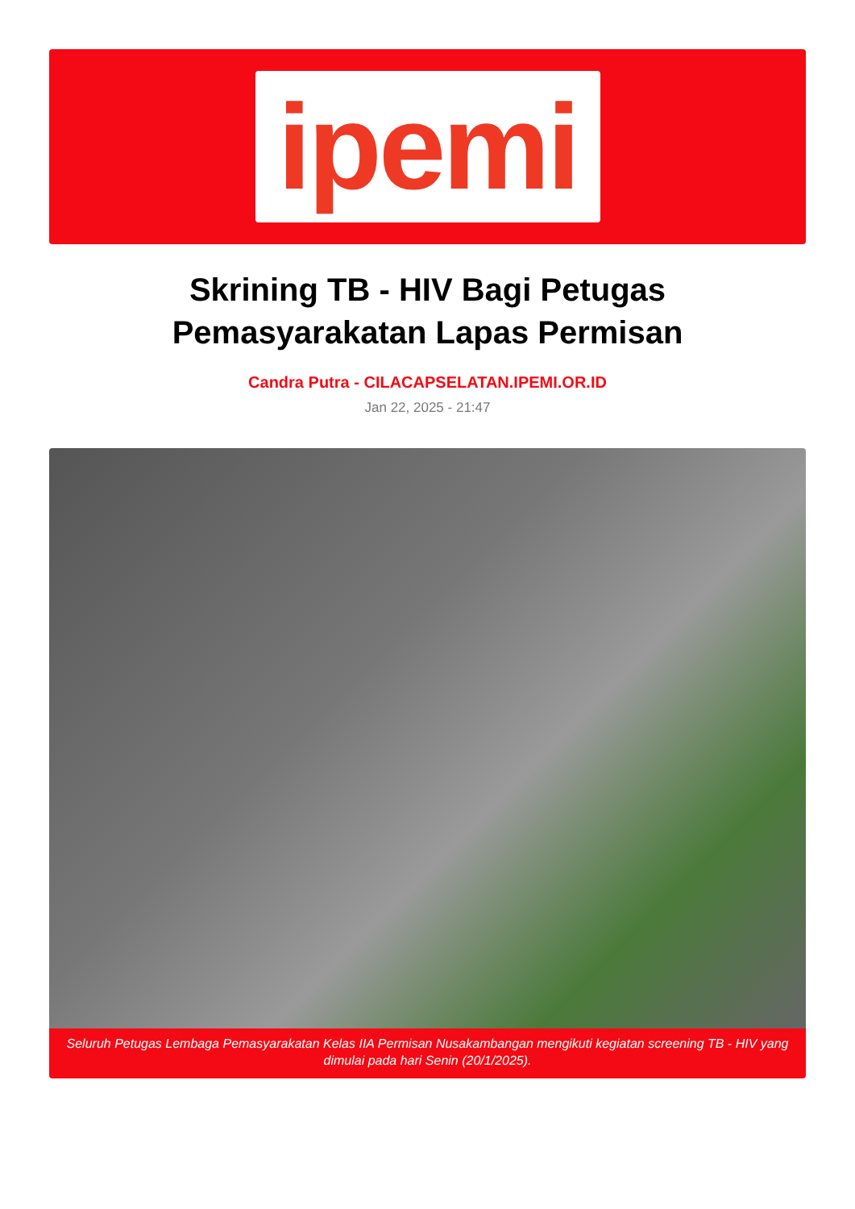ipemi
Skrining TB - HIV Bagi Petugas
Pemasyarakatan Lapas Permisan
Candra Putra - CILACAPSELATAN.IPEMI.OR.ID
Jan 22, 2025 - 21:47
Seluruh Petugas Lembaga Pemasyarakatan Kelas IIA Permisan Nusakambangan mengikuti kegiatan screening TB - HIV yang dimulai pada hari Senin (20/1/2025).